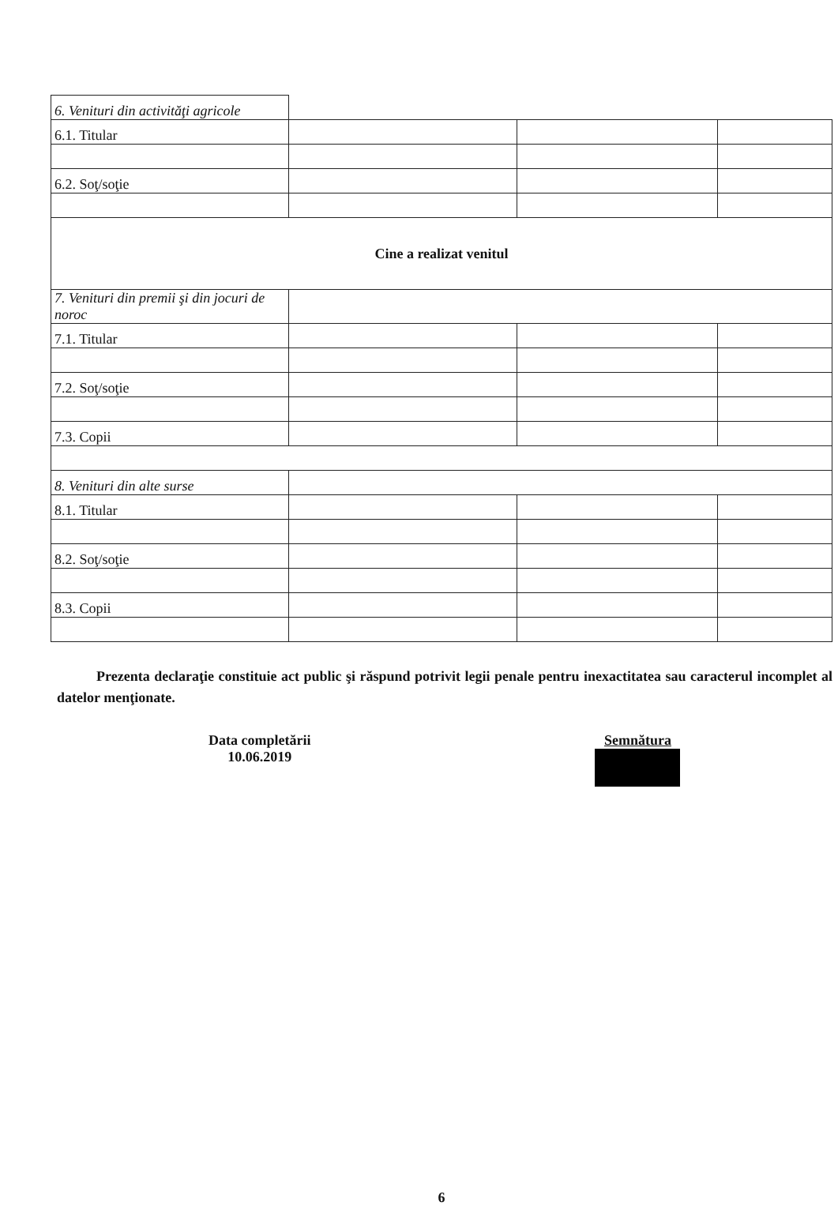| 6. Venituri din activităţi agricole | | | |
| 6.1. Titular | | | |
| 6.2. Soţ/soţie | | | |
| Cine a realizat venitul | | | |
| 7. Venituri din premii şi din jocuri de noroc | | | |
| 7.1. Titular | | | |
| 7.2. Soţ/soţie | | | |
| 7.3. Copii | | | |
| 8. Venituri din alte surse | | | |
| 8.1. Titular | | | |
| 8.2. Soţ/soţie | | | |
| 8.3. Copii | | | |
Prezenta declaraţie constituie act public şi răspund potrivit legii penale pentru inexactitatea sau caracterul incomplet al datelor menţionate.
Data completării
10.06.2019
Semnătura
6